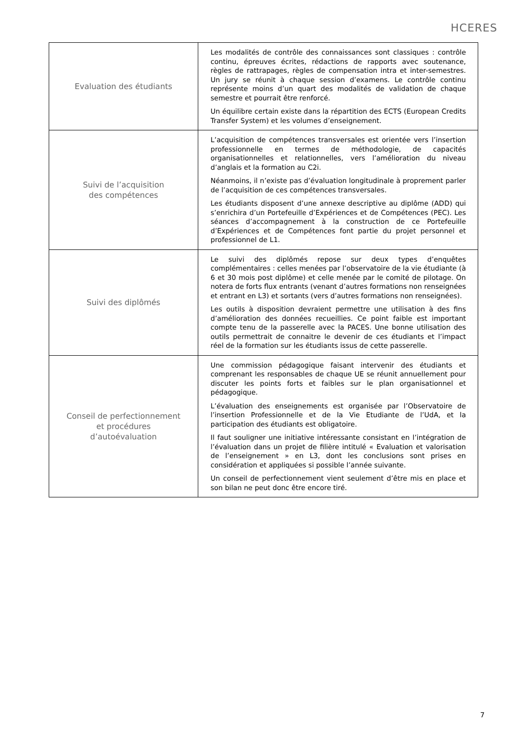HCERES
| Evaluation des étudiants | Les modalités de contrôle des connaissances sont classiques : contrôle continu, épreuves écrites, rédactions de rapports avec soutenance, règles de rattrapages, règles de compensation intra et inter-semestres. Un jury se réunit à chaque session d’examens. Le contrôle continu représente moins d’un quart des modalités de validation de chaque semestre et pourrait être renforcé. Un équilibre certain existe dans la répartition des ECTS (European Credits Transfer System) et les volumes d’enseignement. |
| Suivi de l’acquisition des compétences | L’acquisition de compétences transversales est orientée vers l’insertion professionnelle en termes de méthodologie, de capacités organisationnelles et relationnelles, vers l’amélioration du niveau d’anglais et la formation au C2i. Néanmoins, il n’existe pas d’évaluation longitudinale à proprement parler de l’acquisition de ces compétences transversales. Les étudiants disposent d’une annexe descriptive au diplôme (ADD) qui s’enrichira d’un Portefeuille d’Expériences et de Compétences (PEC). Les séances d’accompagnement à la construction de ce Portefeuille d’Expériences et de Compétences font partie du projet personnel et professionnel de L1. |
| Suivi des diplômés | Le suivi des diplômés repose sur deux types d’enquêtes complémentaires : celles menées par l’observatoire de la vie étudiante (à 6 et 30 mois post diplôme) et celle menée par le comité de pilotage. On notera de forts flux entrants (venant d’autres formations non renseignées et entrant en L3) et sortants (vers d’autres formations non renseignées). Les outils à disposition devraient permettre une utilisation à des fins d’amélioration des données recueillies. Ce point faible est important compte tenu de la passerelle avec la PACES. Une bonne utilisation des outils permettrait de connaitre le devenir de ces étudiants et l’impact réel de la formation sur les étudiants issus de cette passerelle. |
| Conseil de perfectionnement et procédures d’autoévaluation | Une commission pédagogique faisant intervenir des étudiants et comprenant les responsables de chaque UE se réunit annuellement pour discuter les points forts et faibles sur le plan organisationnel et pédagogique. L’évaluation des enseignements est organisée par l’Observatoire de l’insertion Professionnelle et de la Vie Etudiante de l’UdA, et la participation des étudiants est obligatoire. Il faut souligner une initiative intéressante consistant en l’intégration de l’évaluation dans un projet de filière intitulé « Evaluation et valorisation de l’enseignement » en L3, dont les conclusions sont prises en considération et appliquées si possible l’année suivante. Un conseil de perfectionnement vient seulement d’être mis en place et son bilan ne peut donc être encore tiré. |
7